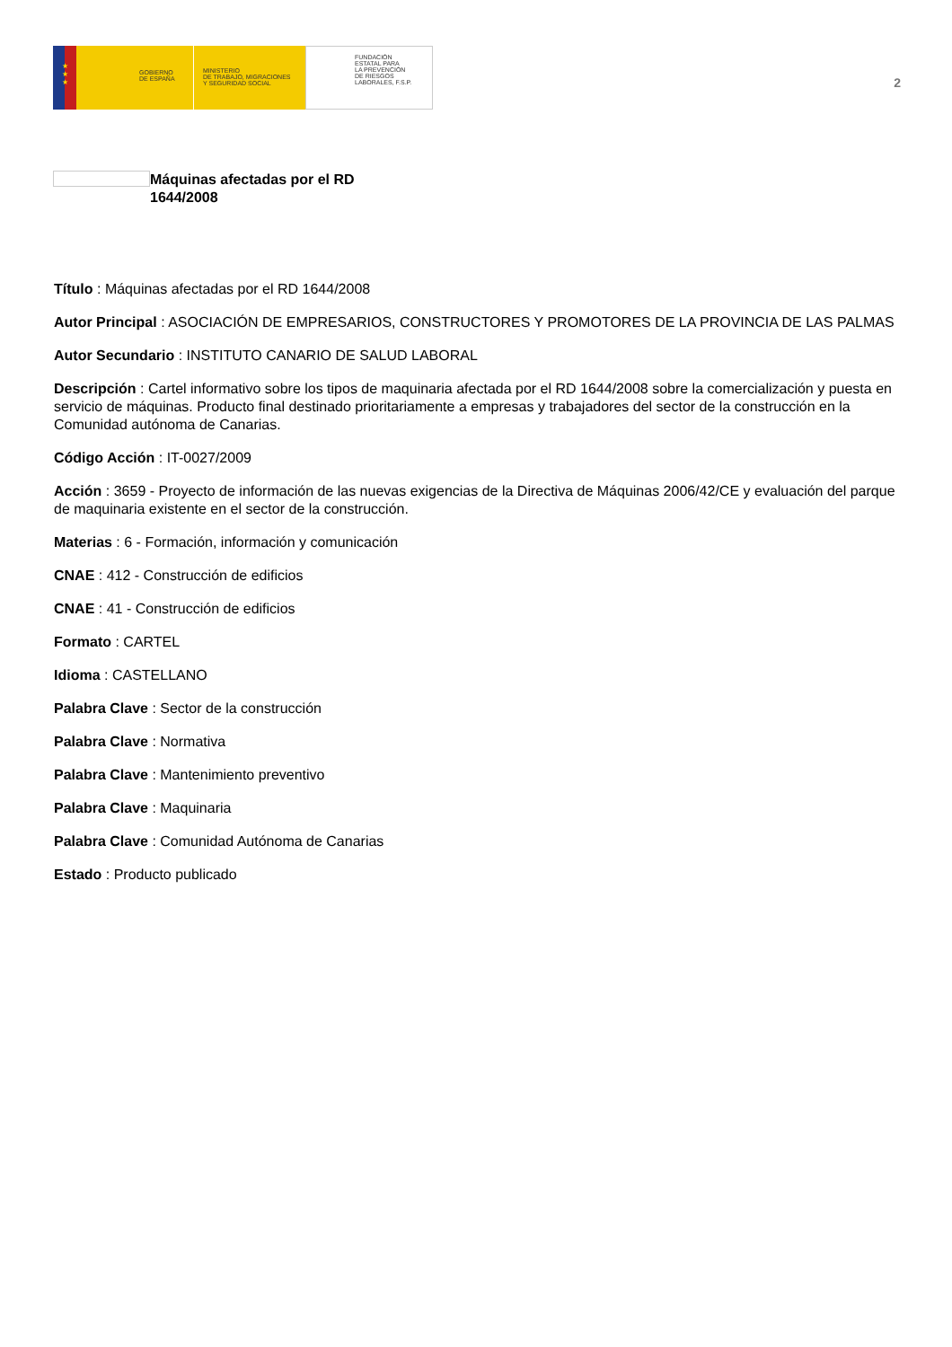★
★
★
GOBIERNO
DE ESPAÑA
MINISTERIO
DE TRABAJO, MIGRACIONES
Y SEGURIDAD SOCIAL
FUNDACIÓN
ESTATAL PARA
LA PREVENCIÓN
DE RIESGOS
LABORALES, F.S.P.
2
Máquinas afectadas por el RD
1644/2008
Título : Máquinas afectadas por el RD 1644/2008
Autor Principal : ASOCIACIÓN DE EMPRESARIOS, CONSTRUCTORES Y PROMOTORES DE LA PROVINCIA DE LAS PALMAS
Autor Secundario : INSTITUTO CANARIO DE SALUD LABORAL
Descripción : Cartel informativo sobre los tipos de maquinaria afectada por el RD 1644/2008 sobre la comercialización y puesta en servicio de máquinas. Producto final destinado prioritariamente a empresas y trabajadores del sector de la construcción en la Comunidad autónoma de Canarias.
Código Acción : IT-0027/2009
Acción : 3659 - Proyecto de información de las nuevas exigencias de la Directiva de Máquinas 2006/42/CE y evaluación del parque de maquinaria existente en el sector de la construcción.
Materias : 6 - Formación, información y comunicación
CNAE : 412 - Construcción de edificios
CNAE : 41 - Construcción de edificios
Formato : CARTEL
Idioma : CASTELLANO
Palabra Clave : Sector de la construcción
Palabra Clave : Normativa
Palabra Clave : Mantenimiento preventivo
Palabra Clave : Maquinaria
Palabra Clave : Comunidad Autónoma de Canarias
Estado : Producto publicado